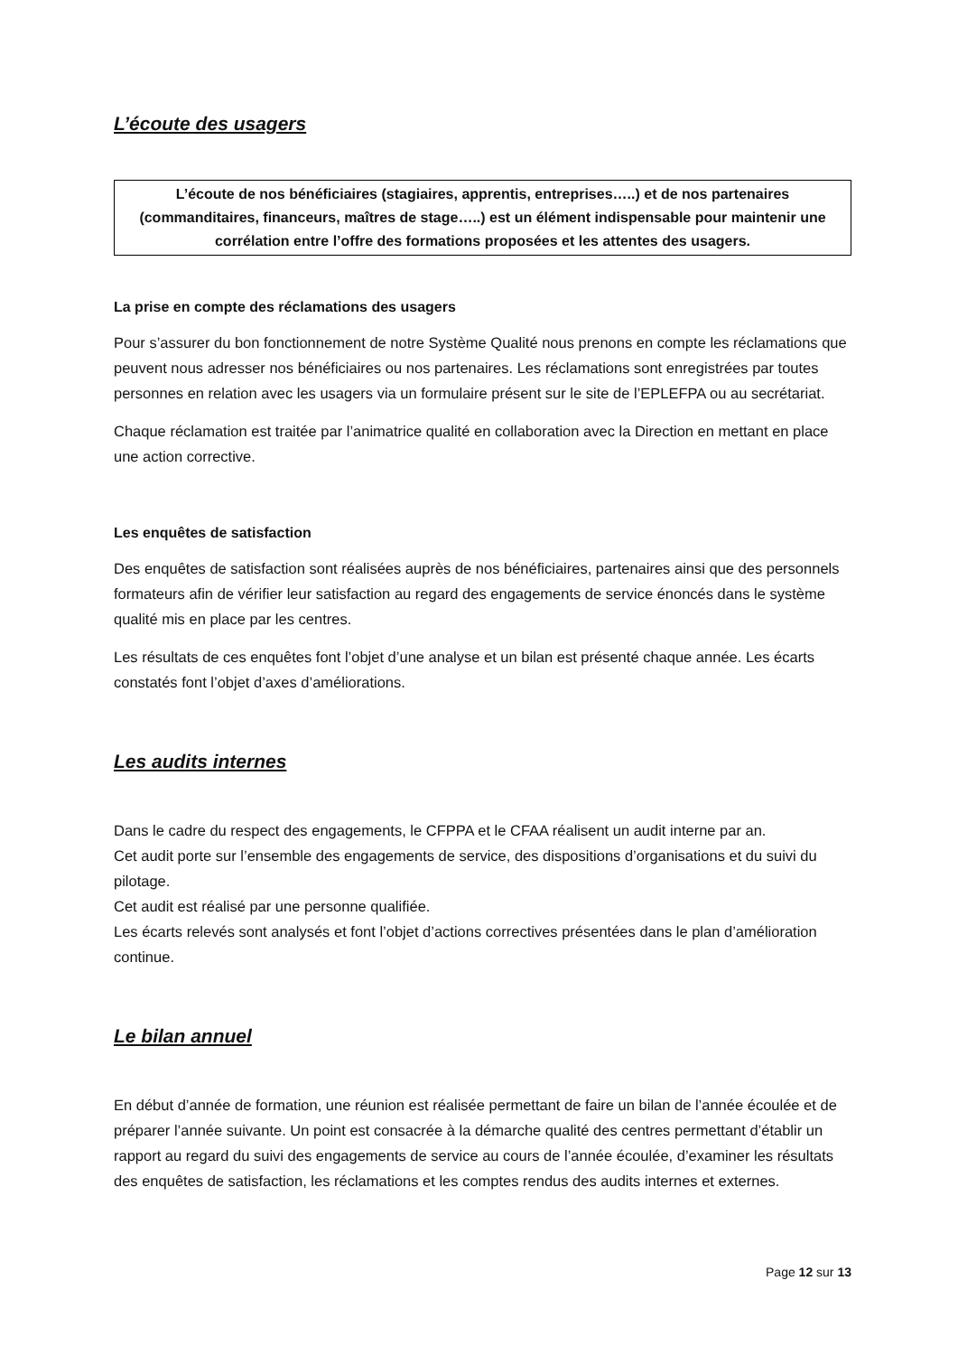L’écoute des usagers
L’écoute de nos bénéficiaires (stagiaires, apprentis, entreprises…..) et de nos partenaires (commanditaires, financeurs, maîtres de stage…..) est un élément indispensable pour maintenir une corrélation entre l’offre des formations proposées et les attentes des usagers.
La prise en compte des réclamations des usagers
Pour s’assurer du bon fonctionnement de notre Système Qualité nous prenons en compte les réclamations que peuvent nous adresser nos bénéficiaires ou nos partenaires. Les réclamations sont enregistrées par toutes personnes en relation avec les usagers via un formulaire présent sur le site de l’EPLEFPA ou au secrétariat.
Chaque réclamation est traitée par l’animatrice qualité en collaboration avec la Direction en mettant en place une action corrective.
Les enquêtes de satisfaction
Des enquêtes de satisfaction sont réalisées auprès de nos bénéficiaires, partenaires ainsi que des personnels formateurs afin de vérifier leur satisfaction au regard des engagements de service énoncés dans le système qualité mis en place par les centres.
Les résultats de ces enquêtes font l’objet d’une analyse et un bilan est présenté chaque année. Les écarts constatés font l’objet d’axes d’améliorations.
Les audits internes
Dans le cadre du respect des engagements, le CFPPA et le CFAA réalisent un audit interne par an.
Cet audit porte sur l’ensemble des engagements de service, des dispositions d’organisations et du suivi du pilotage.
Cet audit est réalisé par une personne qualifiée.
Les écarts relevés sont analysés et font l’objet d’actions correctives présentées dans le plan d’amélioration continue.
Le bilan annuel
En début d’année de formation, une réunion est réalisée permettant de faire un bilan de l’année écoulée et de préparer l’année suivante. Un point est consacrée à la démarche qualité des centres permettant d’établir un rapport au regard du suivi des engagements de service au cours de l’année écoulée, d’examiner les résultats des enquêtes de satisfaction, les réclamations et les comptes rendus des audits internes et externes.
Page 12 sur 13